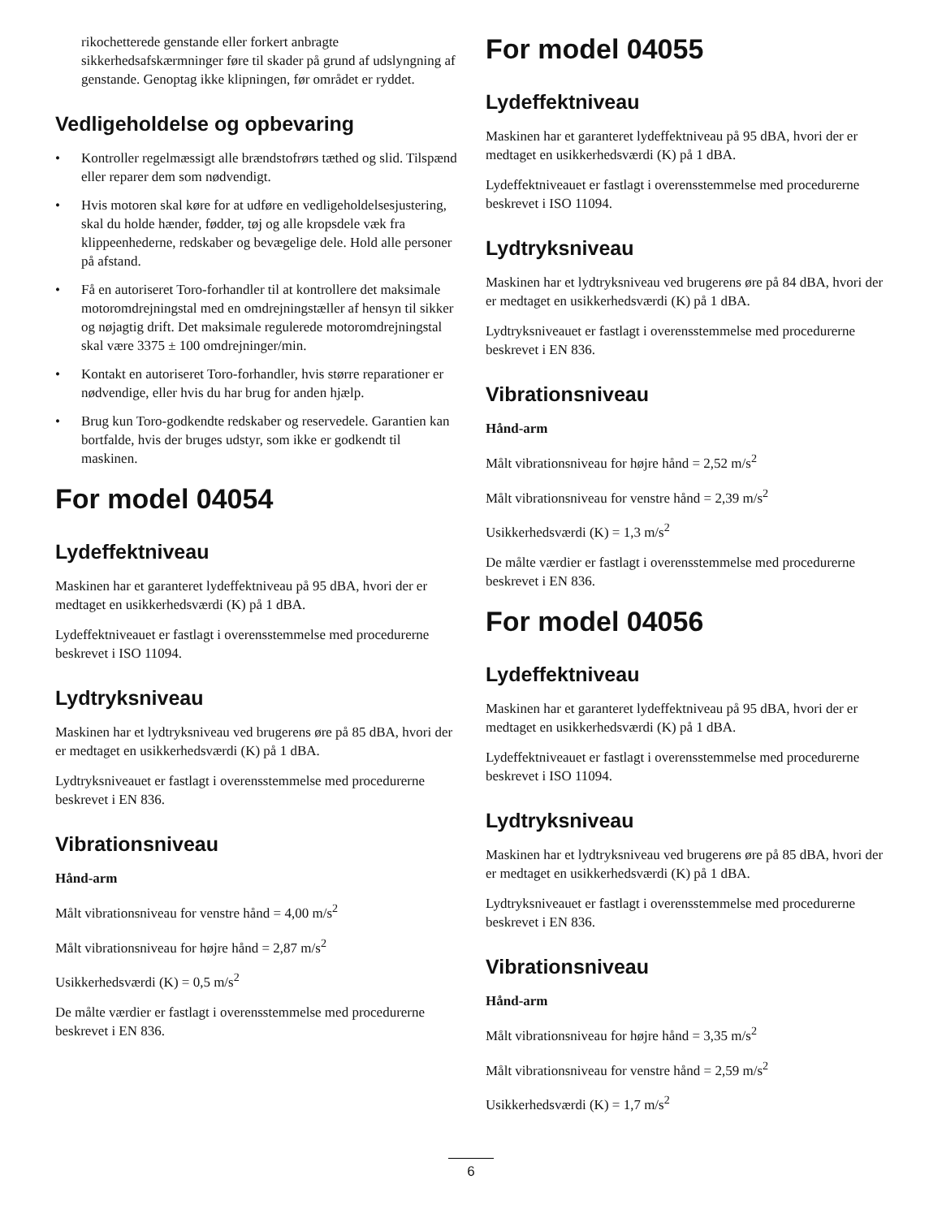rikochetterede genstande eller forkert anbragte sikkerhedsafskærmninger føre til skader på grund af udslyngning af genstande. Genoptag ikke klipningen, før området er ryddet.
Vedligeholdelse og opbevaring
• Kontroller regelmæssigt alle brændstofrørs tæthed og slid. Tilspænd eller reparer dem som nødvendigt.
• Hvis motoren skal køre for at udføre en vedligeholdelsesjustering, skal du holde hænder, fødder, tøj og alle kropsdele væk fra klippeenhederne, redskaber og bevægelige dele. Hold alle personer på afstand.
• Få en autoriseret Toro-forhandler til at kontrollere det maksimale motoromdrejningstal med en omdrejningstæller af hensyn til sikker og nøjagtig drift. Det maksimale regulerede motoromdrejningstal skal være 3375 ± 100 omdrejninger/min.
• Kontakt en autoriseret Toro-forhandler, hvis større reparationer er nødvendige, eller hvis du har brug for anden hjælp.
• Brug kun Toro-godkendte redskaber og reservedele. Garantien kan bortfalde, hvis der bruges udstyr, som ikke er godkendt til maskinen.
For model 04054
Lydeffektniveau
Maskinen har et garanteret lydeffektniveau på 95 dBA, hvori der er medtaget en usikkerhedsværdi (K) på 1 dBA.
Lydeffektniveauet er fastlagt i overensstemmelse med procedurerne beskrevet i ISO 11094.
Lydtryksniveau
Maskinen har et lydtryksniveau ved brugerens øre på 85 dBA, hvori der er medtaget en usikkerhedsværdi (K) på 1 dBA.
Lydtryksniveauet er fastlagt i overensstemmelse med procedurerne beskrevet i EN 836.
Vibrationsniveau
Hånd-arm
Målt vibrationsniveau for venstre hånd = 4,00 m/s<sup>2</sup>
Målt vibrationsniveau for højre hånd = 2,87 m/s<sup>2</sup>
Usikkerhedsværdi (K) = 0,5 m/s<sup>2</sup>
De målte værdier er fastlagt i overensstemmelse med procedurerne beskrevet i EN 836.
For model 04055
Lydeffektniveau
Maskinen har et garanteret lydeffektniveau på 95 dBA, hvori der er medtaget en usikkerhedsværdi (K) på 1 dBA.
Lydeffektniveauet er fastlagt i overensstemmelse med procedurerne beskrevet i ISO 11094.
Lydtryksniveau
Maskinen har et lydtryksniveau ved brugerens øre på 84 dBA, hvori der er medtaget en usikkerhedsværdi (K) på 1 dBA.
Lydtryksniveauet er fastlagt i overensstemmelse med procedurerne beskrevet i EN 836.
Vibrationsniveau
Hånd-arm
Målt vibrationsniveau for højre hånd = 2,52 m/s<sup>2</sup>
Målt vibrationsniveau for venstre hånd = 2,39 m/s<sup>2</sup>
Usikkerhedsværdi (K) = 1,3 m/s<sup>2</sup>
De målte værdier er fastlagt i overensstemmelse med procedurerne beskrevet i EN 836.
For model 04056
Lydeffektniveau
Maskinen har et garanteret lydeffektniveau på 95 dBA, hvori der er medtaget en usikkerhedsværdi (K) på 1 dBA.
Lydeffektniveauet er fastlagt i overensstemmelse med procedurerne beskrevet i ISO 11094.
Lydtryksniveau
Maskinen har et lydtryksniveau ved brugerens øre på 85 dBA, hvori der er medtaget en usikkerhedsværdi (K) på 1 dBA.
Lydtryksniveauet er fastlagt i overensstemmelse med procedurerne beskrevet i EN 836.
Vibrationsniveau
Hånd-arm
Målt vibrationsniveau for højre hånd = 3,35 m/s<sup>2</sup>
Målt vibrationsniveau for venstre hånd = 2,59 m/s<sup>2</sup>
Usikkerhedsværdi (K) = 1,7 m/s<sup>2</sup>
6